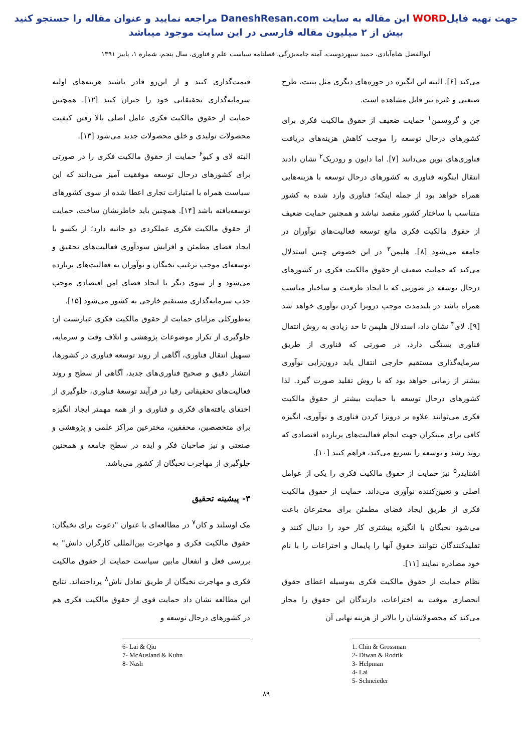جهت تهیه فایلWORD این مقاله به سایت DaneshResan.com مراجعه نمایید و عنوان مقاله را جستجو کنید
بیش از ۲ میلیون مقاله فارسی در این سایت موجود میباشد
ابوالفضل شاه‌آبادی، حمید سپهردوست، آمنه جامه‌بزرگی، فصلنامه سیاست علم و فناوری، سال پنجم، شماره ۱، پاییز ۱۳۹۱
می‌کند [۶]. البته این انگیزه در حوزه‌های دیگری مثل پتنت، طرح صنعتی و غیره نیز قابل مشاهده است.
چن و گروسمن<sup>۱</sup> حمایت ضعیف از حقوق مالکیت فکری برای کشورهای درحال توسعه را موجب کاهش هزینه‌های دریافت فناوری‌های نوین می‌دانند [۷]. اما دایون و رودریک<sup>۲</sup> نشان دادند انتقال اینگونه فناوری به کشورهای درحال توسعه با هزینه‌هایی همراه خواهد بود از جمله اینکه؛ فناوری وارد شده به کشور متناسب با ساختار کشور مقصد نباشد و همچنین حمایت ضعیف از حقوق مالکیت فکری مانع توسعه فعالیت‌های نوآوران در جامعه می‌شود [۸]. هلپمن<sup>۳</sup> در این خصوص چنین استدلال می‌کند که حمایت ضعیف از حقوق مالکیت فکری در کشورهای درحال توسعه در صورتی که با ایجاد ظرفیت و ساختار مناسب همراه باشد در بلندمدت موجب درونزا کردن نوآوری خواهد شد [۹]. لای<sup>۴</sup> نشان داد، استدلال هلپمن تا حد زیادی به روش انتقال فناوری بستگی دارد، در صورتی که فناوری از طریق سرمایه‌گذاری مستقیم خارجی انتقال یابد درون‌زایی نوآوری بیشتر از زمانی خواهد بود که با روش تقلید صورت گیرد. لذا کشورهای درحال توسعه با حمایت بیشتر از حقوق مالکیت فکری می‌توانند علاوه بر درونزا کردن فناوری و نوآوری، انگیزه کافی برای مبتکران جهت انجام فعالیت‌های پربازده اقتصادی که روند رشد و توسعه را تسریع می‌کند، فراهم کنند [۱۰].
اشنایدر<sup>۵</sup> نیز حمایت از حقوق مالکیت فکری را یکی از عوامل اصلی و تعیین‌کننده نوآوری می‌داند. حمایت از حقوق مالکیت فکری از طریق ایجاد فضای مطمئن برای مخترعان باعث می‌شود نخبگان با انگیزه بیشتری کار خود را دنبال کنند و تقلیدکنندگان نتوانند حقوق آنها را پایمال و اختراعات را با نام خود مصادره نمایند [۱۱].
نظام حمایت از حقوق مالکیت فکری به‌وسیله اعطای حقوق انحصاری موقت به اختراعات، دارندگان این حقوق را مجاز می‌کند که محصولاتشان را بالاتر از هزینه نهایی آن
1. Chin & Grossman
2- Diwan & Rodrik
3- Helpman
4- Lai
5- Schneieder
قیمت‌گذاری کنند و از این‌رو قادر باشند هزینه‌های اولیه سرمایه‌گذاری تحقیقاتی خود را جبران کنند [۱۲]. همچنین حمایت از حقوق مالکیت فکری عامل اصلی بالا رفتن کیفیت محصولات تولیدی و خلق محصولات جدید می‌شود [۱۳].
البته لای و کیو<sup>۶</sup> حمایت از حقوق مالکیت فکری را در صورتی برای کشورهای درحال توسعه موفقیت آمیز می‌دانند که این سیاست همراه با امتیازات تجاری اعطا شده از سوی کشورهای توسعه‌یافته باشد [۱۴]. همچنین باید خاطرنشان ساخت، حمایت از حقوق مالکیت فکری عملکردی دو جانبه دارد؛ از یکسو با ایجاد فضای مطمئن و افزایش سودآوری فعالیت‌های تحقیق و توسعه‌ای موجب ترغیب نخبگان و نوآوران به فعالیت‌های پربازده می‌شود و از سوی دیگر با ایجاد فضای امن اقتصادی موجب جذب سرمایه‌گذاری مستقیم خارجی به کشور می‌شود [۱۵].
به‌طورکلی مزایای حمایت از حقوق مالکیت فکری عبارتست از: جلوگیری از تکرار موضوعات پژوهشی و اتلاف وقت و سرمایه، تسهیل انتقال فناوری، آگاهی از روند توسعه فناوری در کشورها، انتشار دقیق و صحیح فناوری‌های جدید، آگاهی از سطح و روند فعالیت‌های تحقیقاتی رقبا در فرآیند توسعهٔ فناوری، جلوگیری از اختفای یافته‌های فکری و فناوری و از همه مهمتر ایجاد انگیزه برای متخصصین، محققین، مخترعین مراکز علمی و پژوهشی و صنعتی و نیز صاحبان فکر و ایده در سطح جامعه و همچنین جلوگیری از مهاجرت نخبگان از کشور می‌باشد.
۳- پیشینه تحقیق
مک اوسلند و کان<sup>۷</sup> در مطالعه‌ای با عنوان "دعوت برای نخبگان: حقوق مالکیت فکری و مهاجرت بین‌المللی کارگران دانش" به بررسی فعل و انفعال مابین سیاست حمایت از حقوق مالکیت فکری و مهاجرت نخبگان از طریق تعادل ناش<sup>۸</sup> پرداخته‌اند. نتایج این مطالعه نشان داد حمایت قوی از حقوق مالکیت فکری هم در کشورهای درحال توسعه و
6- Lai & Qiu
7- McAusland & Kuhn
8- Nash
۸۹